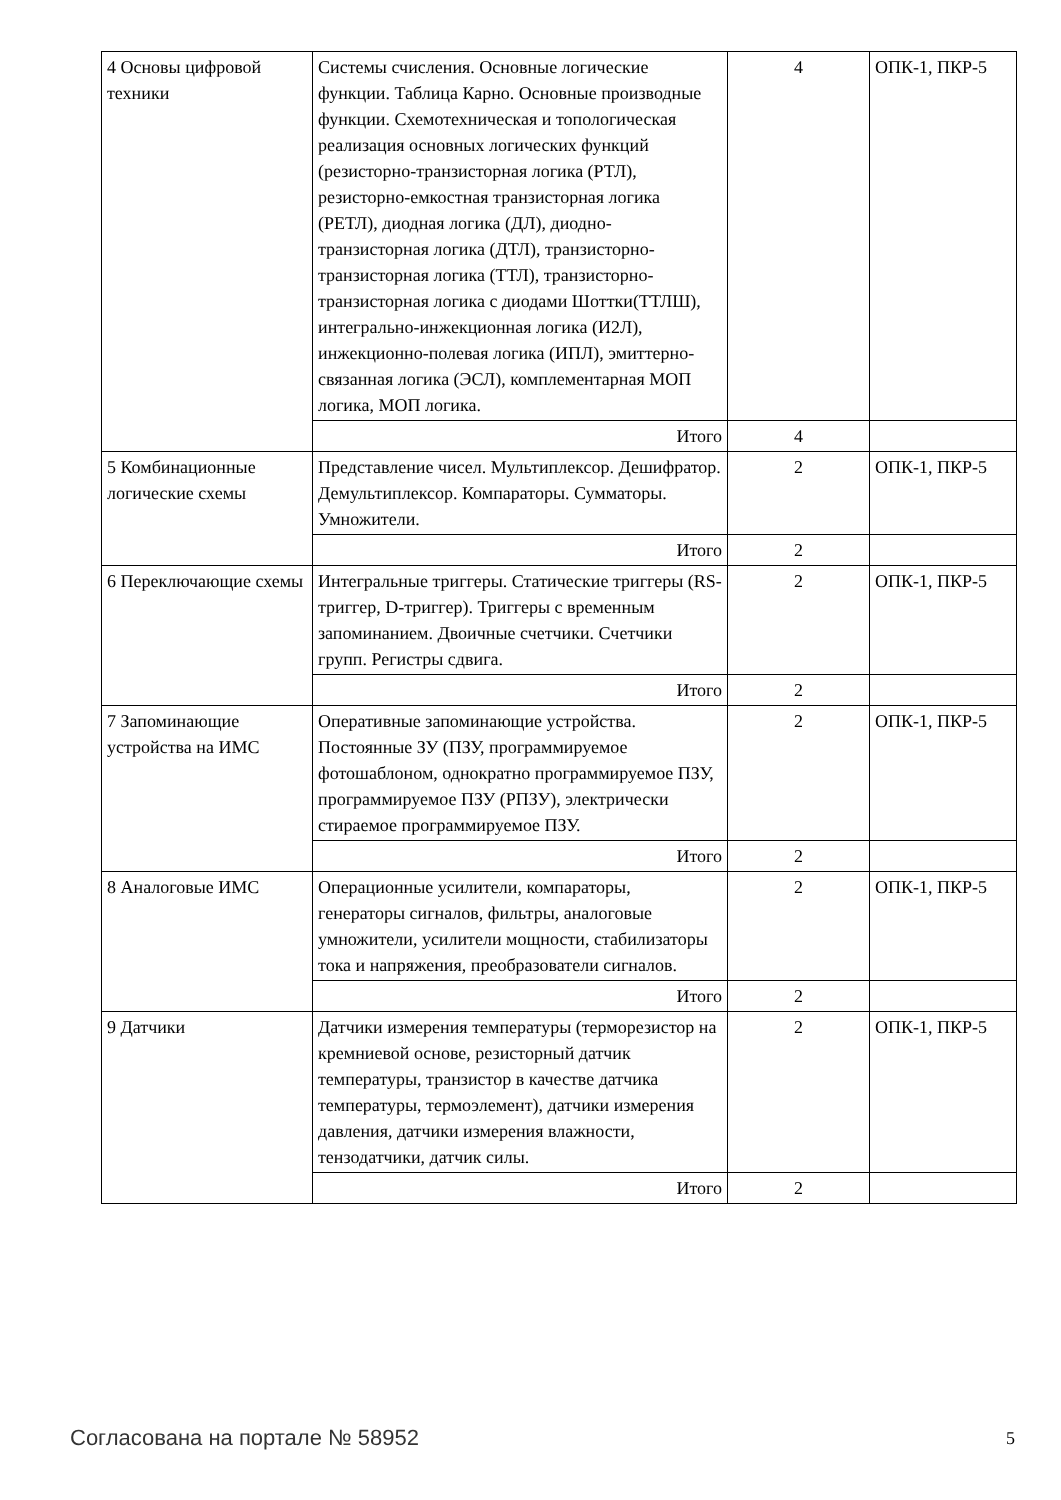| 4 Основы цифровой техники | Системы счисления. Основные логические функции. Таблица Карно. Основные производные функции. Схемотехническая и топологическая реализация основных логических функций (резисторно-транзисторная логика (РТЛ), резисторно-емкостная транзисторная логика (РЕТЛ), диодная логика (ДЛ), диодно-транзисторная логика (ДТЛ), транзисторно-транзисторная логика (ТТЛ), транзисторно-транзисторная логика с диодами Шоттки(ТТЛШ), интегрально-инжекционная логика (И2Л), инжекционно-полевая логика (ИПЛ), эмиттерно-связанная логика (ЭСЛ), комплементарная МОП логика, МОП логика. | 4 | ОПК-1, ПКР-5 |
| | Итого | 4 | |
| 5 Комбинационные логические схемы | Представление чисел. Мультиплексор. Дешифратор. Демультиплексор. Компараторы. Сумматоры. Умножители. | 2 | ОПК-1, ПКР-5 |
| | Итого | 2 | |
| 6 Переключающие схемы | Интегральные триггеры. Статические триггеры (RS-триггер, D-триггер). Триггеры с временным запоминанием. Двоичные счетчики. Счетчики групп. Регистры сдвига. | 2 | ОПК-1, ПКР-5 |
| | Итого | 2 | |
| 7 Запоминающие устройства на ИМС | Оперативные запоминающие устройства. Постоянные ЗУ (ПЗУ, программируемое фотошаблоном, однократно программируемое ПЗУ, программируемое ПЗУ (РПЗУ), электрически стираемое программируемое ПЗУ. | 2 | ОПК-1, ПКР-5 |
| | Итого | 2 | |
| 8 Аналоговые ИМС | Операционные усилители, компараторы, генераторы сигналов, фильтры, аналоговые умножители, усилители мощности, стабилизаторы тока и напряжения, преобразователи сигналов. | 2 | ОПК-1, ПКР-5 |
| | Итого | 2 | |
| 9 Датчики | Датчики измерения температуры (терморезистор на кремниевой основе, резисторный датчик температуры, транзистор в качестве датчика температуры, термоэлемент), датчики измерения давления, датчики измерения влажности, тензодатчики, датчик силы. | 2 | ОПК-1, ПКР-5 |
| | Итого | 2 | |
Согласована на портале № 58952 5